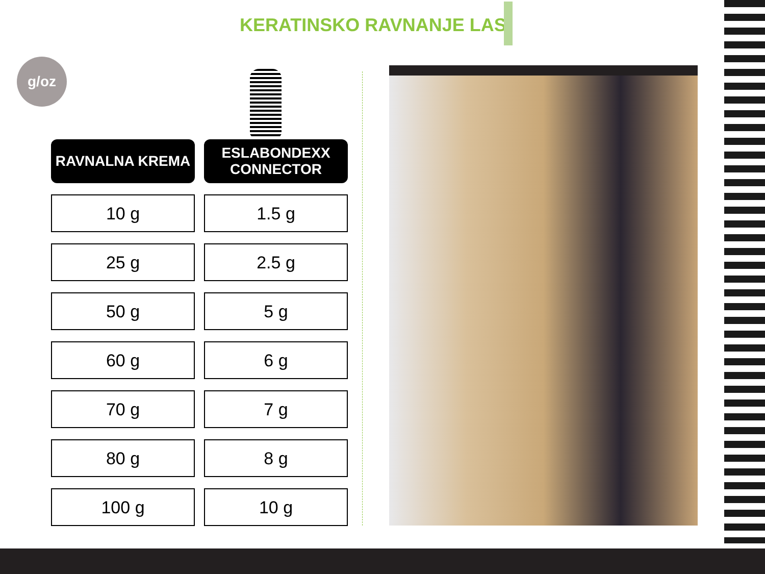KERATINSKO RAVNANJE LAS
g/oz
| RAVNALNA KREMA | ESLABONDEXX CONNECTOR |
| --- | --- |
| 10 g | 1.5 g |
| 25 g | 2.5 g |
| 50 g | 5 g |
| 60 g | 6 g |
| 70 g | 7 g |
| 80 g | 8 g |
| 100 g | 10 g |